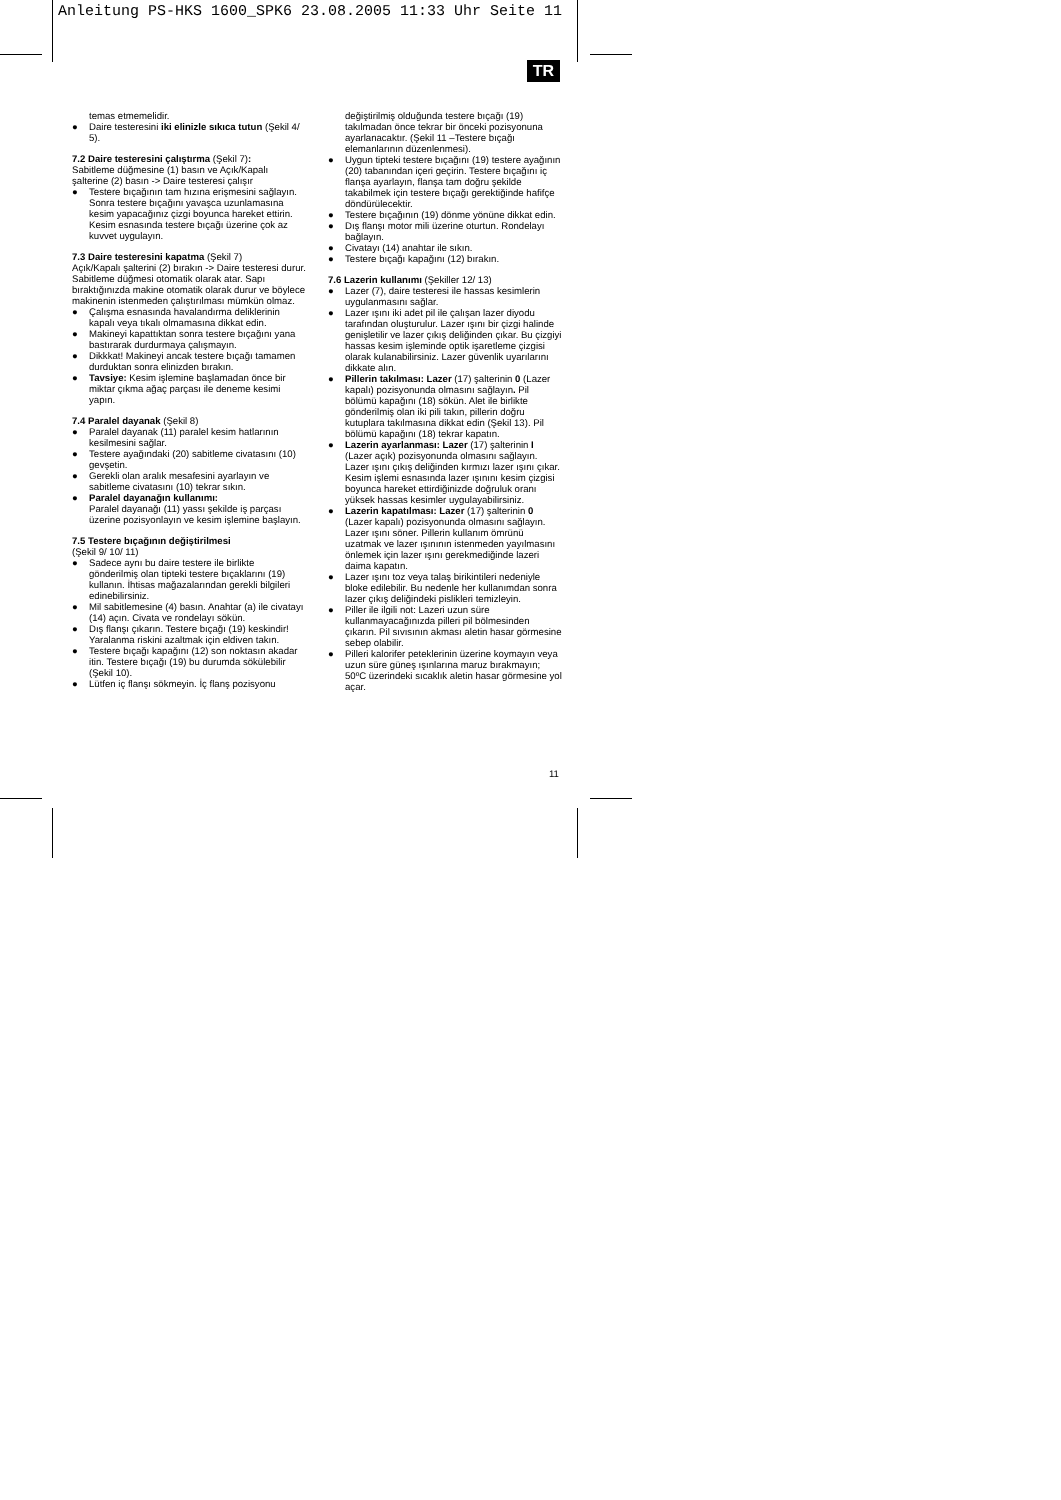Anleitung PS-HKS 1600_SPK6 23.08.2005 11:33 Uhr Seite 11
TR
temas etmemelidir.
● Daire testeresini iki elinizle sıkıca tutun (Şekil 4/ 5).
7.2 Daire testeresini çalıştırma (Şekil 7):
Sabitleme düğmesine (1) basın ve Açık/Kapalı şalterine (2) basın -> Daire testeresi çalışır
● Testere bıçağının tam hızına erişmesini sağlayın. Sonra testere bıçağını yavaşca uzunlamasına kesim yapacağınız çizgi boyunca hareket ettirin. Kesim esnasında testere bıçağı üzerine çok az kuvvet uygulayın.
7.3 Daire testeresini kapatma (Şekil 7)
Açık/Kapalı şalterini (2) bırakın -> Daire testeresi durur. Sabitleme düğmesi otomatik olarak atar. Sapı bıraktığınızda makine otomatik olarak durur ve böylece makinenin istenmeden çalıştırılması mümkün olmaz.
● Çalışma esnasında havalandırma deliklerinin kapalı veya tıkalı olmamasına dikkat edin.
● Makineyi kapattıktan sonra testere bıçağını yana bastırarak durdurmaya çalışmayın.
● Dikkkat! Makineyi ancak testere bıçağı tamamen durduktan sonra elinizden bırakın.
● Tavsiye: Kesim işlemine başlamadan önce bir miktar çıkma ağaç parçası ile deneme kesimi yapın.
7.4 Paralel dayanak (Şekil 8)
● Paralel dayanak (11) paralel kesim hatlarının kesilmesini sağlar.
● Testere ayağındaki (20) sabitleme civatasını (10) gevşetin.
● Gerekli olan aralık mesafesini ayarlayın ve sabitleme civatasını (10) tekrar sıkın.
● Paralel dayanağın kullanımı:
Paralel dayanağı (11) yassı şekilde iş parçası üzerine pozisyonlayın ve kesim işlemine başlayın.
7.5 Testere bıçağının değiştirilmesi
(Şekil 9/ 10/ 11)
● Sadece aynı bu daire testere ile birlikte gönderilmiş olan tipteki testere bıçaklarını (19) kullanın. İhtisas mağazalarından gerekli bilgileri edinebilirsiniz.
● Mil sabitlemesine (4) basın. Anahtar (a) ile civatayı (14) açın. Civata ve rondelayı sökün.
● Dış flanşı çıkarın. Testere bıçağı (19) keskindir! Yaralanma riskini azaltmak için eldiven takın.
● Testere bıçağı kapağını (12) son noktasın akadar itin. Testere bıçağı (19) bu durumda sökülebilir (Şekil 10).
● Lütfen iç flanşı sökmeyin. İç flanş pozisyonu
değiştirilmiş olduğunda testere bıçağı (19) takılmadan önce tekrar bir önceki pozisyonuna ayarlanacaktır. (Şekil 11 –Testere bıçağı elemanlarının düzenlenmesi).
● Uygun tipteki testere bıçağını (19) testere ayağının (20) tabanından içeri geçirin. Testere bıçağını iç flanşa ayarlayın, flanşa tam doğru şekilde takabilmek için testere bıçağı gerektiğinde hafifçe döndürülecektir.
● Testere bıçağının (19) dönme yönüne dikkat edin.
● Dış flanşı motor mili üzerine oturtun. Rondelayı bağlayın.
● Civatayı (14) anahtar ile sıkın.
● Testere bıçağı kapağını (12) bırakın.
7.6 Lazerin kullanımı (Şekiller 12/ 13)
● Lazer (7), daire testeresi ile hassas kesimlerin uygulanmasını sağlar.
● Lazer ışını iki adet pil ile çalışan lazer diyodu tarafından oluşturulur. Lazer ışını bir çizgi halinde genişletilir ve lazer çıkış deliğinden çıkar. Bu çizgiyi hassas kesim işleminde optik işaretleme çizgisi olarak kulanabilirsiniz. Lazer güvenlik uyarılarını dikkate alın.
● Pillerin takılması: Lazer (17) şalterinin 0 (Lazer kapalı) pozisyonunda olmasını sağlayın. Pil bölümü kapağını (18) sökün. Alet ile birlikte gönderilmiş olan iki pili takın, pillerin doğru kutuplara takılmasına dikkat edin (Şekil 13). Pil bölümü kapağını (18) tekrar kapatın.
● Lazerin ayarlanması: Lazer (17) şalterinin I (Lazer açık) pozisyonunda olmasını sağlayın. Lazer ışını çıkış deliğinden kırmızı lazer ışını çıkar. Kesim işlemi esnasında lazer ışınını kesim çizgisi boyunca hareket ettirdiğinizde doğruluk oranı yüksek hassas kesimler uygulayabilirsiniz.
● Lazerin kapatılması: Lazer (17) şalterinin 0 (Lazer kapalı) pozisyonunda olmasını sağlayın. Lazer ışını söner. Pillerin kullanım ömrünü uzatmak ve lazer ışınının istenmeden yayılmasını önlemek için lazer ışını gerekmediğinde lazeri daima kapatın.
● Lazer ışını toz veya talaş birikintileri nedeniyle bloke edilebilir. Bu nedenle her kullanımdan sonra lazer çıkış deliğindeki pislikleri temizleyin.
● Piller ile ilgili not: Lazeri uzun süre kullanmayacağınızda pilleri pil bölmesinden çıkarın. Pil sıvısının akması aletin hasar görmesine sebep olabilir.
● Pilleri kalorifer peteklerinin üzerine koymayın veya uzun süre güneş ışınlarına maruz bırakmayın; 50ºC üzerindeki sıcaklık aletin hasar görmesine yol açar.
11